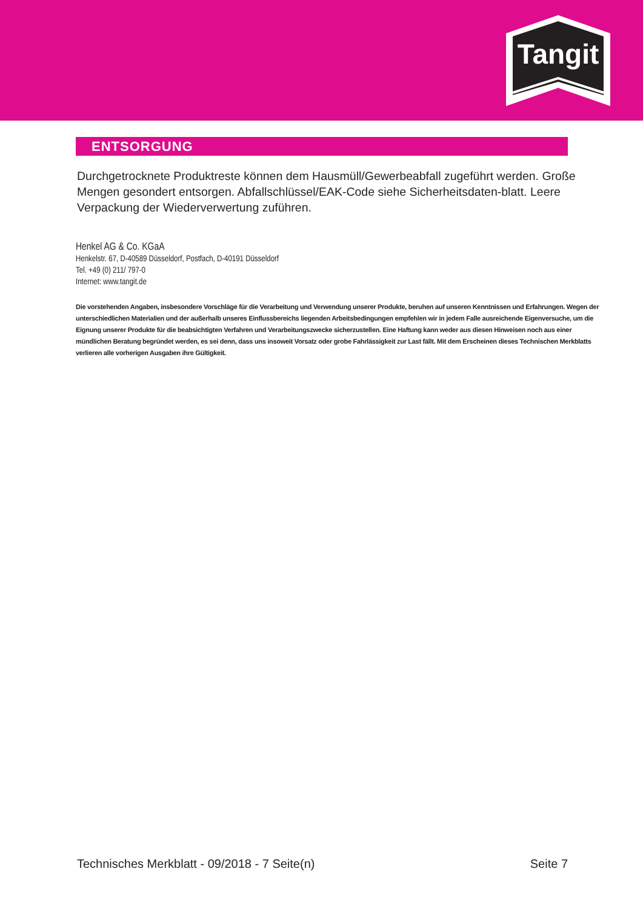Tangit
ENTSORGUNG
Durchgetrocknete Produktreste können dem Hausmüll/Gewerbeabfall zugeführt werden. Große Mengen gesondert entsorgen. Abfallschlüssel/EAK-Code siehe Sicherheitsdaten-blatt. Leere Verpackung der Wiederverwertung zuführen.
Henkel AG & Co. KGaA
Henkelstr. 67, D-40589 Düsseldorf, Postfach, D-40191 Düsseldorf
Tel. +49 (0) 211/ 797-0
Internet: www.tangit.de
Die vorstehenden Angaben, insbesondere Vorschläge für die Verarbeitung und Verwendung unserer Produkte, beruhen auf unseren Kenntnissen und Erfahrungen. Wegen der unterschiedlichen Materialien und der außerhalb unseres Einflussbereichs liegenden Arbeitsbedingungen empfehlen wir in jedem Falle ausreichende Eigenversuche, um die Eignung unserer Produkte für die beabsichtigten Verfahren und Verarbeitungszwecke sicherzustellen. Eine Haftung kann weder aus diesen Hinweisen noch aus einer mündlichen Beratung begründet werden, es sei denn, dass uns insoweit Vorsatz oder grobe Fahrlässigkeit zur Last fällt. Mit dem Erscheinen dieses Technischen Merkblatts verlieren alle vorherigen Ausgaben ihre Gültigkeit.
Technisches Merkblatt - 09/2018 - 7 Seite(n) Seite 7